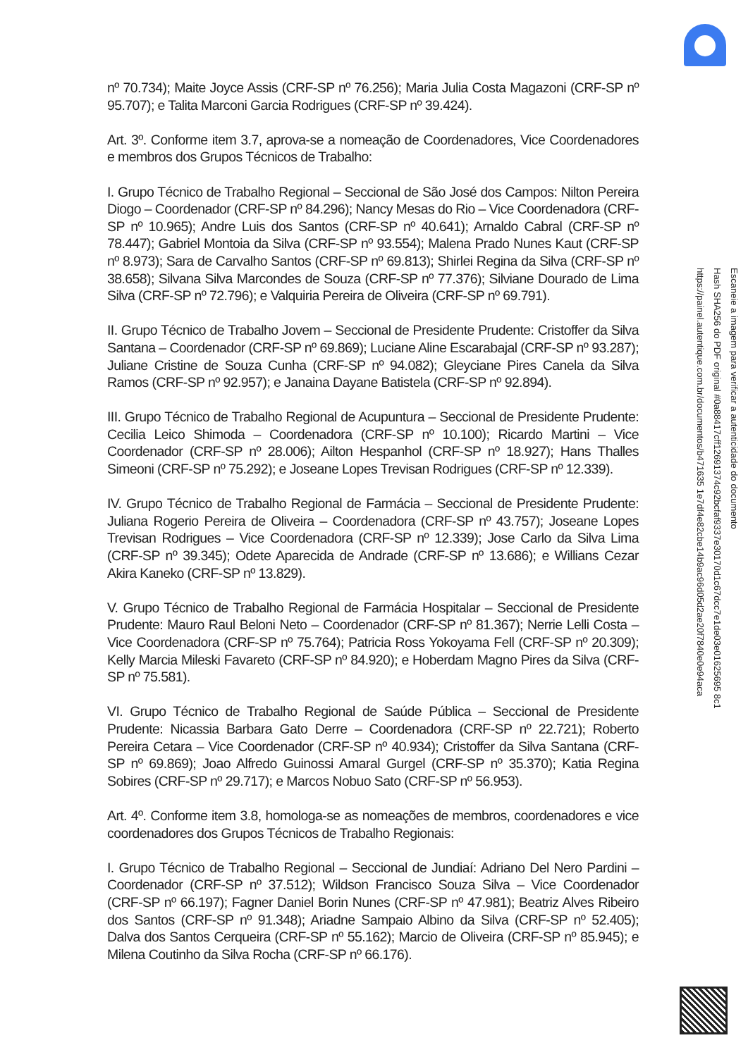nº 70.734); Maite Joyce Assis (CRF-SP nº 76.256); Maria Julia Costa Magazoni (CRF-SP nº 95.707); e Talita Marconi Garcia Rodrigues (CRF-SP nº 39.424).
Art. 3º. Conforme item 3.7, aprova-se a nomeação de Coordenadores, Vice Coordenadores e membros dos Grupos Técnicos de Trabalho:
I. Grupo Técnico de Trabalho Regional – Seccional de São José dos Campos: Nilton Pereira Diogo – Coordenador (CRF-SP nº 84.296); Nancy Mesas do Rio – Vice Coordenadora (CRF-SP nº 10.965); Andre Luis dos Santos (CRF-SP nº 40.641); Arnaldo Cabral (CRF-SP nº 78.447); Gabriel Montoia da Silva (CRF-SP nº 93.554); Malena Prado Nunes Kaut (CRF-SP nº 8.973); Sara de Carvalho Santos (CRF-SP nº 69.813); Shirlei Regina da Silva (CRF-SP nº 38.658); Silvana Silva Marcondes de Souza (CRF-SP nº 77.376); Silviane Dourado de Lima Silva (CRF-SP nº 72.796); e Valquiria Pereira de Oliveira (CRF-SP nº 69.791).
II. Grupo Técnico de Trabalho Jovem – Seccional de Presidente Prudente: Cristoffer da Silva Santana – Coordenador (CRF-SP nº 69.869); Luciane Aline Escarabajal (CRF-SP nº 93.287); Juliane Cristine de Souza Cunha (CRF-SP nº 94.082); Gleyciane Pires Canela da Silva Ramos (CRF-SP nº 92.957); e Janaina Dayane Batistela (CRF-SP nº 92.894).
III. Grupo Técnico de Trabalho Regional de Acupuntura – Seccional de Presidente Prudente: Cecilia Leico Shimoda – Coordenadora (CRF-SP nº 10.100); Ricardo Martini – Vice Coordenador (CRF-SP nº 28.006); Ailton Hespanhol (CRF-SP nº 18.927); Hans Thalles Simeoni (CRF-SP nº 75.292); e Joseane Lopes Trevisan Rodrigues (CRF-SP nº 12.339).
IV. Grupo Técnico de Trabalho Regional de Farmácia – Seccional de Presidente Prudente: Juliana Rogerio Pereira de Oliveira – Coordenadora (CRF-SP nº 43.757); Joseane Lopes Trevisan Rodrigues – Vice Coordenadora (CRF-SP nº 12.339); Jose Carlo da Silva Lima (CRF-SP nº 39.345); Odete Aparecida de Andrade (CRF-SP nº 13.686); e Willians Cezar Akira Kaneko (CRF-SP nº 13.829).
V. Grupo Técnico de Trabalho Regional de Farmácia Hospitalar – Seccional de Presidente Prudente: Mauro Raul Beloni Neto – Coordenador (CRF-SP nº 81.367); Nerrie Lelli Costa – Vice Coordenadora (CRF-SP nº 75.764); Patricia Ross Yokoyama Fell (CRF-SP nº 20.309); Kelly Marcia Mileski Favareto (CRF-SP nº 84.920); e Hoberdam Magno Pires da Silva (CRF-SP nº 75.581).
VI. Grupo Técnico de Trabalho Regional de Saúde Pública – Seccional de Presidente Prudente: Nicassia Barbara Gato Derre – Coordenadora (CRF-SP nº 22.721); Roberto Pereira Cetara – Vice Coordenador (CRF-SP nº 40.934); Cristoffer da Silva Santana (CRF-SP nº 69.869); Joao Alfredo Guinossi Amaral Gurgel (CRF-SP nº 35.370); Katia Regina Sobires (CRF-SP nº 29.717); e Marcos Nobuo Sato (CRF-SP nº 56.953).
Art. 4º. Conforme item 3.8, homologa-se as nomeações de membros, coordenadores e vice coordenadores dos Grupos Técnicos de Trabalho Regionais:
I. Grupo Técnico de Trabalho Regional – Seccional de Jundiaí: Adriano Del Nero Pardini – Coordenador (CRF-SP nº 37.512); Wildson Francisco Souza Silva – Vice Coordenador (CRF-SP nº 66.197); Fagner Daniel Borin Nunes (CRF-SP nº 47.981); Beatriz Alves Ribeiro dos Santos (CRF-SP nº 91.348); Ariadne Sampaio Albino da Silva (CRF-SP nº 52.405); Dalva dos Santos Cerqueira (CRF-SP nº 55.162); Marcio de Oliveira (CRF-SP nº 85.945); e Milena Coutinho da Silva Rocha (CRF-SP nº 66.176).
Escaneie a imagem para verificar a autenticidade do documento
Hash SHA256 do PDF original #0a88417cff12691374c92bcfaf9337e30170d1c67dcc7e1de03e01625695 8c1
https://painel.autentique.com.br/documentos/b471635 1e7df4e82cbe14b9ac96d05d2ae20f7840e0e94aca